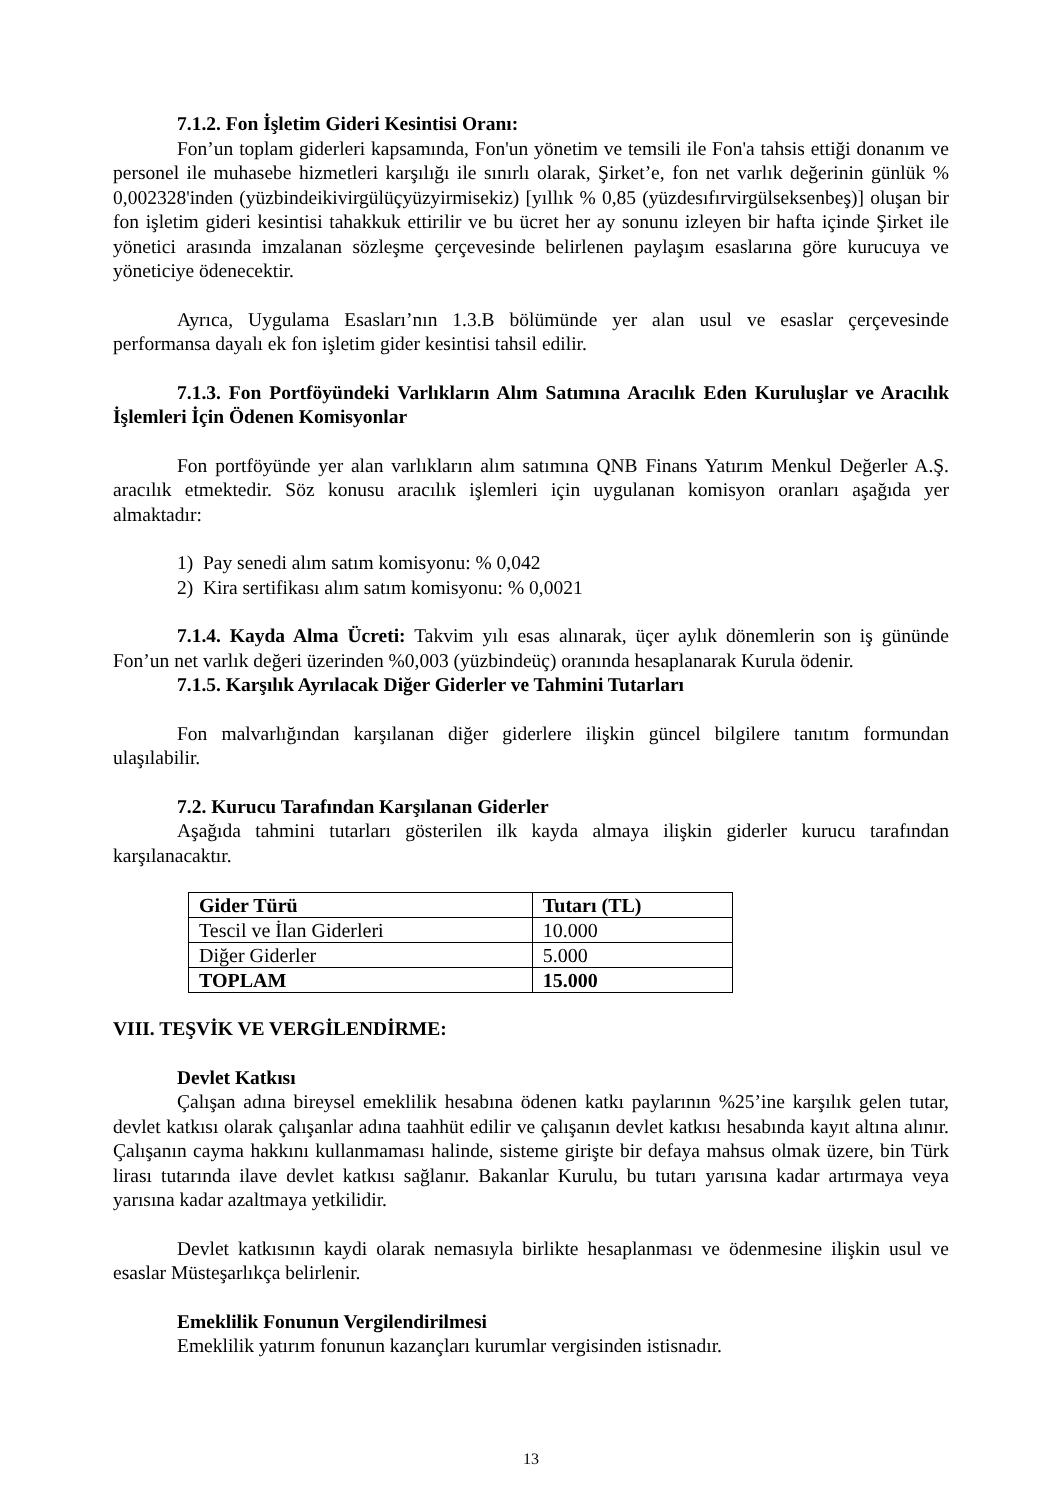7.1.2. Fon İşletim Gideri Kesintisi Oranı:
Fon’un toplam giderleri kapsamında, Fon'un yönetim ve temsili ile Fon'a tahsis ettiği donanım ve personel ile muhasebe hizmetleri karşılığı ile sınırlı olarak, Şirket’e, fon net varlık değerinin günlük % 0,002328'inden (yüzbindeikivirgülüçyüzyirmisekiz) [yıllık % 0,85 (yüzdesıfırvirgülseksenbeş)] oluşan bir fon işletim gideri kesintisi tahakkuk ettirilir ve bu ücret her ay sonunu izleyen bir hafta içinde Şirket ile yönetici arasında imzalanan sözleşme çerçevesinde belirlenen paylaşım esaslarına göre kurucuya ve yöneticiye ödenecektir.
Ayrıca, Uygulama Esasları’nın 1.3.B bölümünde yer alan usul ve esaslar çerçevesinde performansa dayalı ek fon işletim gider kesintisi tahsil edilir.
7.1.3. Fon Portföyündeki Varlıkların Alım Satımına Aracılık Eden Kuruluşlar ve Aracılık İşlemleri İçin Ödenen Komisyonlar
Fon portföyünde yer alan varlıkların alım satımına QNB Finans Yatırım Menkul Değerler A.Ş. aracılık etmektedir. Söz konusu aracılık işlemleri için uygulanan komisyon oranları aşağıda yer almaktadır:
1) Pay senedi alım satım komisyonu: % 0,042
2) Kira sertifikası alım satım komisyonu: % 0,0021
7.1.4. Kayda Alma Ücreti: Takvim yılı esas alınarak, üçer aylık dönemlerin son iş gününde Fon’un net varlık değeri üzerinden %0,003 (yüzbindeüç) oranında hesaplanarak Kurula ödenir.
7.1.5. Karşılık Ayrılacak Diğer Giderler ve Tahmini Tutarları
Fon malvarlığından karşılanan diğer giderlere ilişkin güncel bilgilere tanıtım formundan ulaşılabilir.
7.2. Kurucu Tarafından Karşılanan Giderler
Aşağıda tahmini tutarları gösterilen ilk kayda almaya ilişkin giderler kurucu tarafından karşılanacaktır.
| Gider Türü | Tutarı (TL) |
| --- | --- |
| Tescil ve İlan Giderleri | 10.000 |
| Diğer Giderler | 5.000 |
| TOPLAM | 15.000 |
VIII. TEŞVİK VE VERGİLENDİRME:
Devlet Katkısı
Çalışan adına bireysel emeklilik hesabına ödenen katkı paylarının %25’ine karşılık gelen tutar, devlet katkısı olarak çalışanlar adına taahhüt edilir ve çalışanın devlet katkısı hesabında kayıt altına alınır. Çalışanın cayma hakkını kullanmaması halinde, sisteme girişte bir defaya mahsus olmak üzere, bin Türk lirası tutarında ilave devlet katkısı sağlanır. Bakanlar Kurulu, bu tutarı yarısına kadar artırmaya veya yarısına kadar azaltmaya yetkilidir.
Devlet katkısının kaydi olarak nemasıyla birlikte hesaplanması ve ödenmesine ilişkin usul ve esaslar Müsteşarlıkça belirlenir.
Emeklilik Fonunun Vergilendirilmesi
Emeklilik yatırım fonunun kazançları kurumlar vergisinden istisnadır.
13